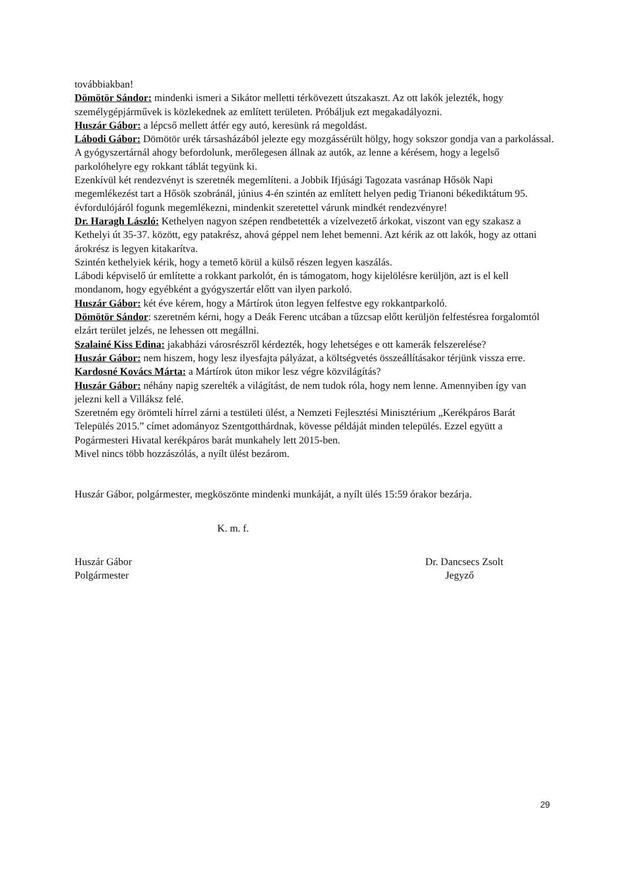továbbiakban!
Dömötör Sándor: mindenki ismeri a Sikátor melletti térkövezett útszakaszt. Az ott lakók jelezték, hogy személygépjárművek is közlekednek az említett területen. Próbáljuk ezt megakadályozni.
Huszár Gábor: a lépcső mellett átfér egy autó, keresünk rá megoldást.
Lábodi Gábor: Dömötör urék társasházából jelezte egy mozgássérült hölgy, hogy sokszor gondja van a parkolással. A gyógyszertárnál ahogy befordolunk, merőlegesen állnak az autók, az lenne a kérésem, hogy a legelső parkolóhelyre egy rokkant táblát tegyünk ki.
Ezenkívül két rendezvényt is szeretnék megemlíteni. a Jobbik Ifjúsági Tagozata vasránap Hősök Napi megemlékezést tart a Hősök szobránál, június 4-én szintén az említett helyen pedig Trianoni békediktátum 95. évfordulójáról fogunk megemlékezni, mindenkit szeretettel várunk mindkét rendezvényre!
Dr. Haragh László: Kethelyen nagyon szépen rendbetették a vízelvezető árkokat, viszont van egy szakasz a Kethelyi út 35-37. között, egy patakrész, ahová géppel nem lehet bemenni. Azt kérik az ott lakók, hogy az ottani árokrész is legyen kitakarítva.
Szintén kethelyiek kérik, hogy a temető körül a külső részen legyen kaszálás.
Lábodi képviselő úr említette a rokkant parkolót, én is támogatom, hogy kijelölésre kerüljön, azt is el kell mondanom, hogy egyébként a gyógyszertár előtt van ilyen parkoló.
Huszár Gábor: két éve kérem, hogy a Mártírok úton legyen felfestve egy rokkantparkoló.
Dömötör Sándor: szeretném kérni, hogy a Deák Ferenc utcában a tűzcsap előtt kerüljön felfestésrea forgalomtól elzárt terület jelzés, ne lehessen ott megállni.
Szalainé Kiss Edina: jakabházi városrészről kérdezték, hogy lehetséges e ott kamerák felszerelése?
Huszár Gábor: nem hiszem, hogy lesz ilyesfajta pályázat, a költségvetés összeállításakor térjünk vissza erre.
Kardosné Kovács Márta: a Mártírok úton mikor lesz végre közvilágítás?
Huszár Gábor: néhány napig szerelték a világítást, de nem tudok róla, hogy nem lenne. Amennyiben így van jelezni kell a Villáksz felé.
Szeretném egy örömteli hírrel zárni a testületi ülést, a Nemzeti Fejlesztési Minisztérium „Kerékpáros Barát Település 2015.” címet adományoz Szentgotthárdnak, kövesse példáját minden település. Ezzel együtt a Pogármesteri Hivatal kerékpáros barát munkahely lett 2015-ben.
Mivel nincs több hozzászólás, a nyílt ülést bezárom.
Huszár Gábor, polgármester, megköszönte mindenki munkáját, a nyílt ülés 15:59 órakor bezárja.
K. m. f.
Huszár Gábor Dr. Dancsecs Zsolt
Polgármester Jegyző
29